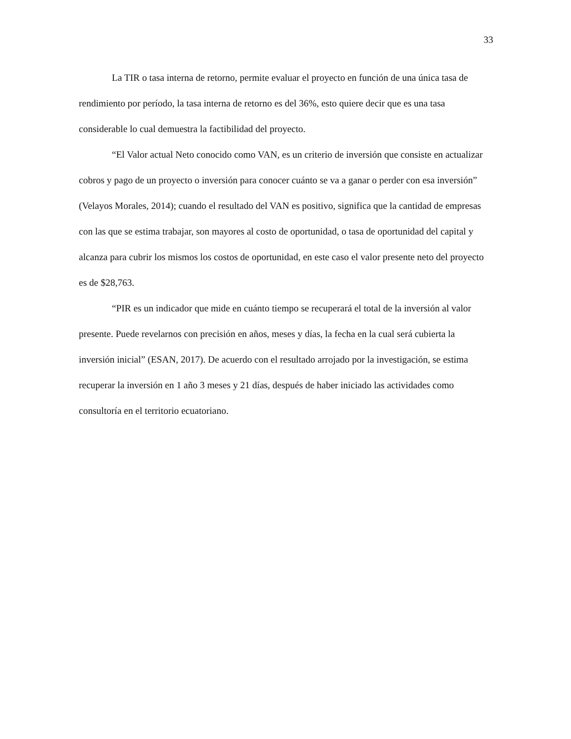33
La TIR o tasa interna de retorno, permite evaluar el proyecto en función de una única tasa de rendimiento por período, la tasa interna de retorno es del 36%, esto quiere decir que es una tasa considerable lo cual demuestra la factibilidad del proyecto.
“El Valor actual Neto conocido como VAN, es un criterio de inversión que consiste en actualizar cobros y pago de un proyecto o inversión para conocer cuánto se va a ganar o perder con esa inversión” (Velayos Morales, 2014); cuando el resultado del VAN es positivo, significa que la cantidad de empresas con las que se estima trabajar, son mayores al costo de oportunidad, o tasa de oportunidad del capital y alcanza para cubrir los mismos los costos de oportunidad, en este caso el valor presente neto del proyecto es de $28,763.
“PIR es un indicador que mide en cuánto tiempo se recuperará el total de la inversión al valor presente. Puede revelarnos con precisión en años, meses y días, la fecha en la cual será cubierta la inversión inicial” (ESAN, 2017). De acuerdo con el resultado arrojado por la investigación, se estima recuperar la inversión en 1 año 3 meses y 21 días, después de haber iniciado las actividades como consultoría en el territorio ecuatoriano.